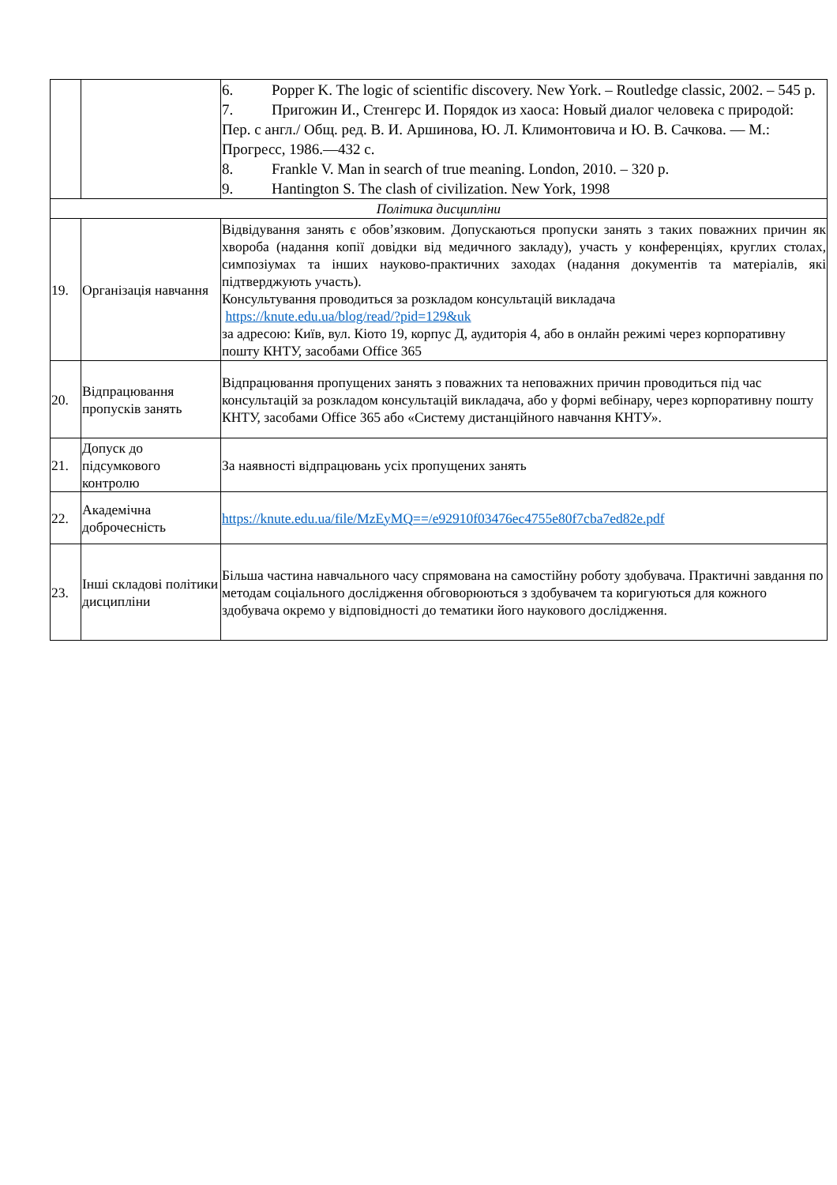| | | 6. Popper K. The logic of scientific discovery. New York. – Routledge classic, 2002. – 545 p. 7. Пригожин И., Стенгерс И. Порядок из хаоса: Новый диалог человека с природой: Пер. с англ./ Общ. ред. В. И. Аршинова, Ю. Л. Климонтовича и Ю. В. Сачкова. — М.: Прогресс, 1986.—432 с. 8. Frankle V. Man in search of true meaning. London, 2010. – 320 p. 9. Hantington S. The clash of civilization. New York, 1998 |
| Політика дисципліни | | |
| 19. | Організація навчання | Відвідування занять є обов’язковим. Допускаються пропуски занять з таких поважних причин як хвороба (надання копії довідки від медичного закладу), участь у конференціях, круглих столах, симпозіумах та інших науково-практичних заходах (надання документів та матеріалів, які підтверджують участь). Консультування проводиться за розкладом консультацій викладача https://knute.edu.ua/blog/read/?pid=129&uk за адресою: Київ, вул. Кіото 19, корпус Д, аудиторія 4, або в онлайн режимі через корпоративну пошту КНТУ, засобами Office 365 |
| 20. | Відпрацювання пропусків занять | Відпрацювання пропущених занять з поважних та неповажних причин проводиться під час консультацій за розкладом консультацій викладача, або у формі вебінару, через корпоративну пошту КНТУ, засобами Office 365 або «Систему дистанційного навчання КНТУ». |
| 21. | Допуск до підсумкового контролю | За наявності відпрацювань усіх пропущених занять |
| 22. | Академічна доброчесність | https://knute.edu.ua/file/MzEyMQ==/e92910f03476ec4755e80f7cba7ed82e.pdf |
| 23. | Інші складові політики дисципліни | Більша частина навчального часу спрямована на самостійну роботу здобувача. Практичні завдання по методам соціального дослідження обговорюються з здобувачем та коригуються для кожного здобувача окремо у відповідності до тематики його наукового дослідження. |